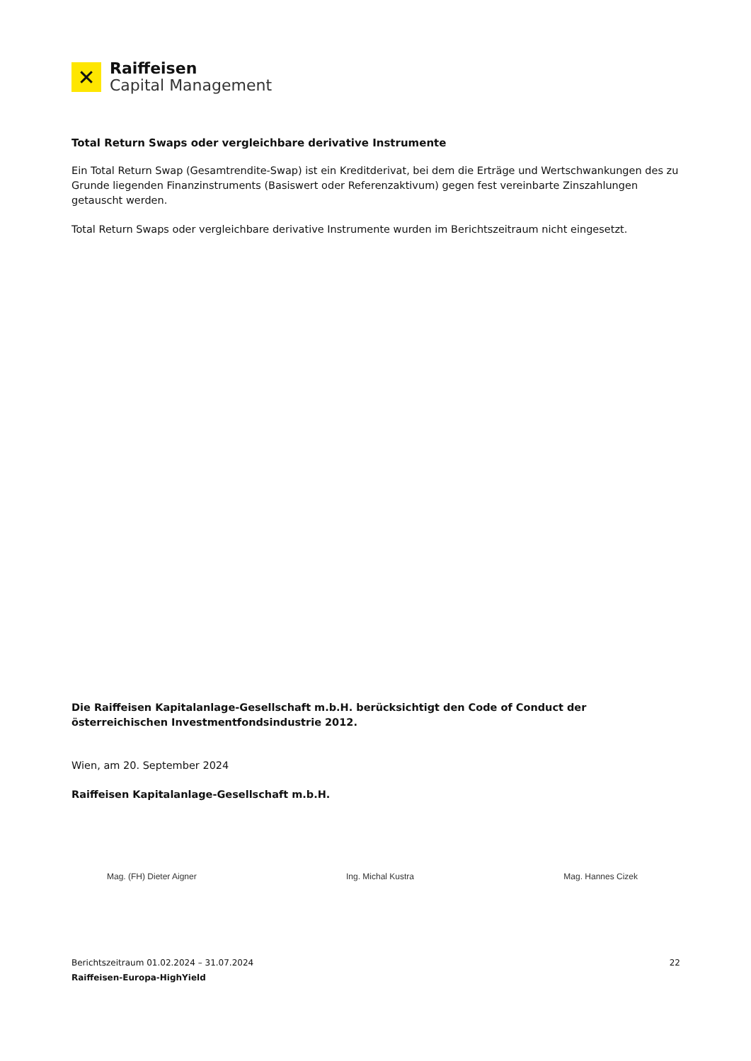✕
Raiffeisen
Capital Management
Total Return Swaps oder vergleichbare derivative Instrumente
Ein Total Return Swap (Gesamtrendite-Swap) ist ein Kreditderivat, bei dem die Erträge und Wertschwankungen des zu Grunde liegenden Finanzinstruments (Basiswert oder Referenzaktivum) gegen fest vereinbarte Zinszahlungen getauscht werden.
Total Return Swaps oder vergleichbare derivative Instrumente wurden im Berichtszeitraum nicht eingesetzt.
Die Raiffeisen Kapitalanlage-Gesellschaft m.b.H. berücksichtigt den Code of Conduct der österreichischen Investmentfondsindustrie 2012.
Wien, am 20. September 2024
Raiffeisen Kapitalanlage-Gesellschaft m.b.H.
Mag. (FH) Dieter Aigner Ing. Michal Kustra Mag. Hannes Cizek
Berichtszeitraum 01.02.2024 – 31.07.2024
Raiffeisen-Europa-HighYield
22